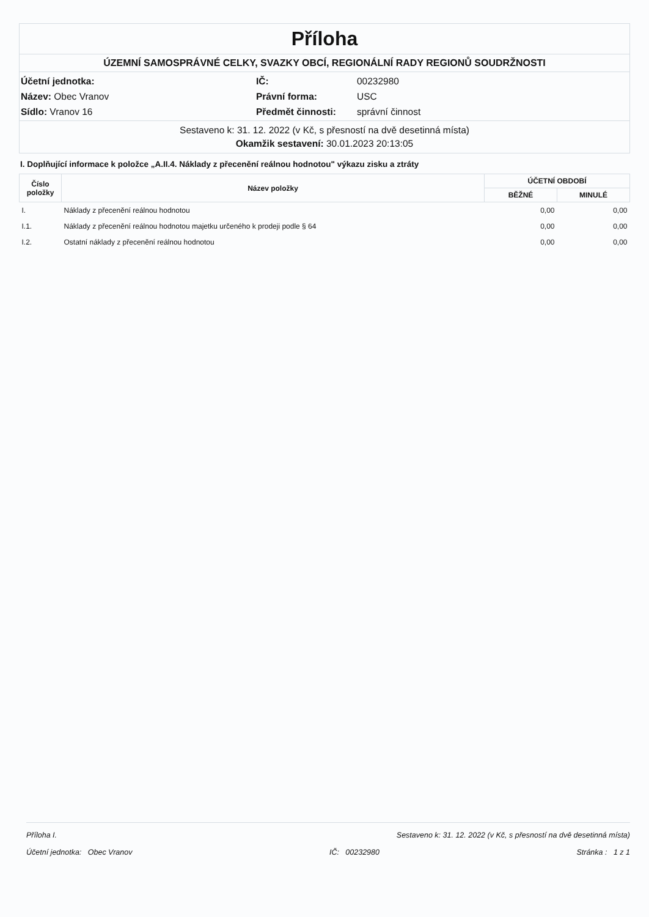Příloha
ÚZEMNÍ SAMOSPRÁVNÉ CELKY, SVAZKY OBCÍ, REGIONÁLNÍ RADY REGIONŮ SOUDRŽNOSTI
Účetní jednotka:
IČ:
00232980
Název: Obec Vranov
Právní forma:
USC
Sídlo: Vranov 16
Předmět činnosti:
správní činnost
Sestaveno k: 31. 12. 2022 (v Kč, s přesností na dvě desetinná místa)
Okamžik sestavení: 30.01.2023 20:13:05
I. Doplňující informace k položce „A.II.4. Náklady z přecenění reálnou hodnotou" výkazu zisku a ztráty
| Číslo položky | Název položky | ÚČETNÍ OBDOBÍ | |
| --- | --- | --- | --- |
| | | BĚŽNÉ | MINULÉ |
| I. | Náklady z přecenění reálnou hodnotou | 0,00 | 0,00 |
| I.1. | Náklady z přecenění reálnou hodnotou majetku určeného k prodeji podle § 64 | 0,00 | 0,00 |
| I.2. | Ostatní náklady z přecenění reálnou hodnotou | 0,00 | 0,00 |
Příloha I. Sestaveno k: 31. 12. 2022 (v Kč, s přesností na dvě desetinná místa)
Účetní jednotka: Obec Vranov IČ: 00232980 Stránka : 1 z 1